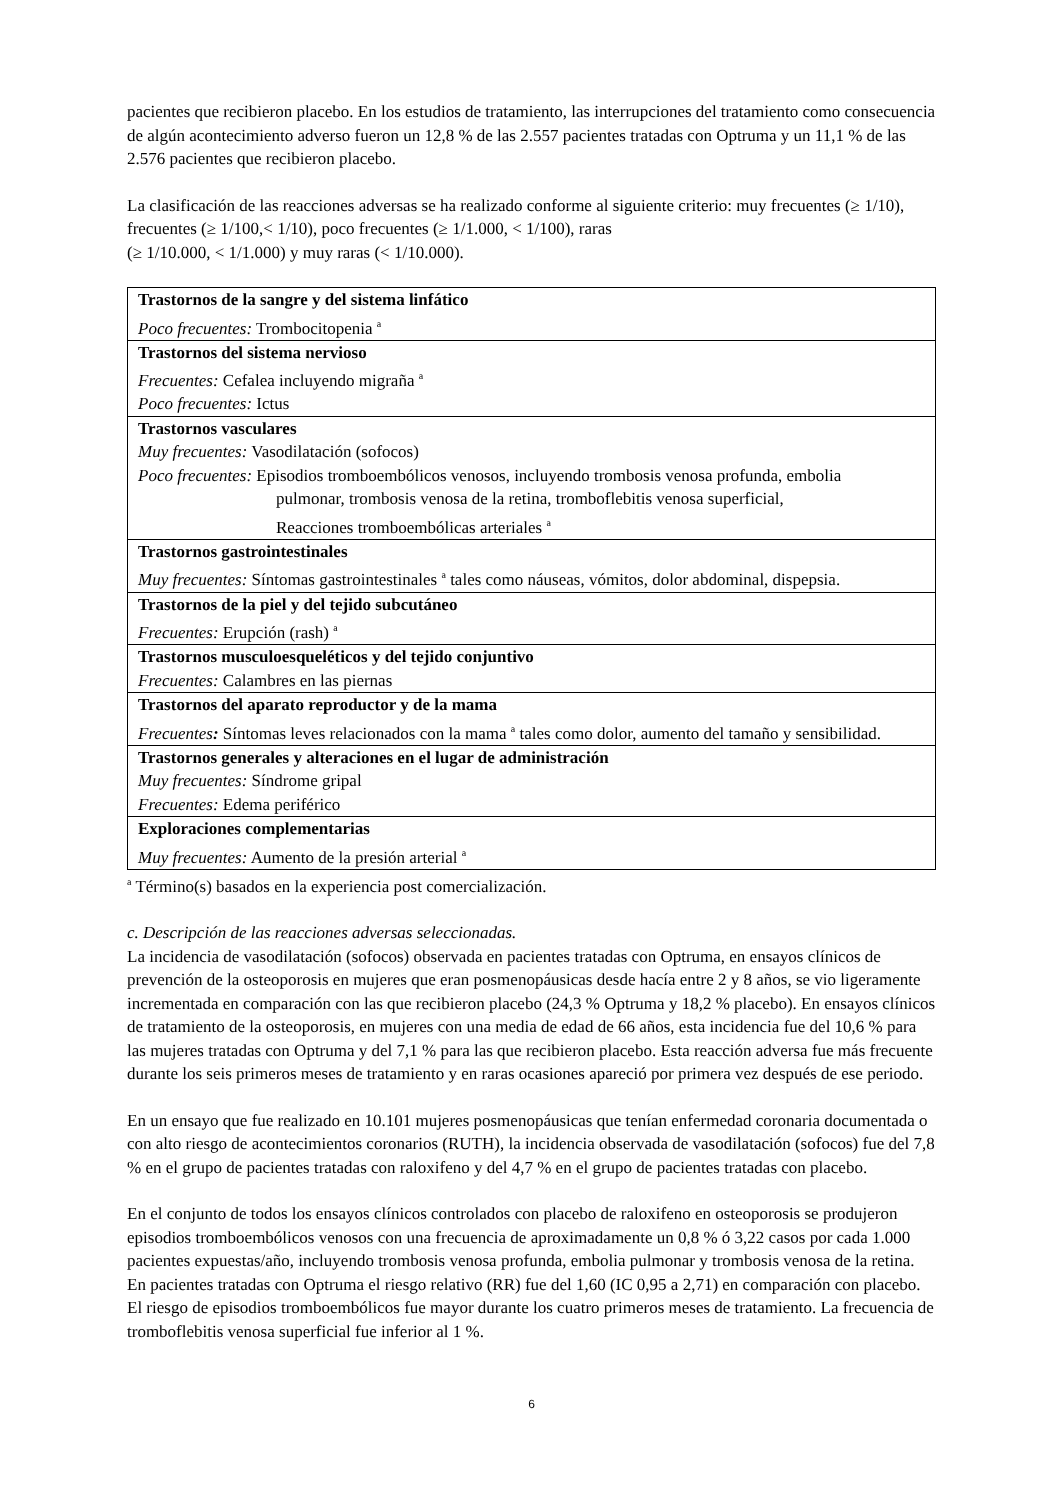pacientes que recibieron placebo. En los estudios de tratamiento, las interrupciones del tratamiento como consecuencia de algún acontecimiento adverso fueron un 12,8 % de las 2.557 pacientes tratadas con Optruma y un 11,1 % de las 2.576 pacientes que recibieron placebo.
La clasificación de las reacciones adversas se ha realizado conforme al siguiente criterio: muy frecuentes (≥ 1/10), frecuentes (≥ 1/100,< 1/10), poco frecuentes (≥ 1/1.000, < 1/100), raras
(≥ 1/10.000, < 1/1.000) y muy raras (< 1/10.000).
| Trastornos de la sangre y del sistema linfático Poco frecuentes: Trombocitopenia <sup>a</sup> |
| Trastornos del sistema nervioso Frecuentes: Cefalea incluyendo migraña <sup>a</sup> Poco frecuentes: Ictus |
| Trastornos vasculares Muy frecuentes: Vasodilatación (sofocos) Poco frecuentes: Episodios tromboembólicos venosos, incluyendo trombosis venosa profunda, embolia pulmonar, trombosis venosa de la retina, tromboflebitis venosa superficial, Reacciones tromboembólicas arteriales <sup>a</sup> |
| Trastornos gastrointestinales Muy frecuentes: Síntomas gastrointestinales <sup>a</sup> tales como náuseas, vómitos, dolor abdominal, dispepsia. |
| Trastornos de la piel y del tejido subcutáneo Frecuentes: Erupción (rash) <sup>a</sup> |
| Trastornos musculoesqueléticos y del tejido conjuntivo Frecuentes: Calambres en las piernas |
| Trastornos del aparato reproductor y de la mama Frecuentes : Síntomas leves relacionados con la mama <sup>a</sup> tales como dolor, aumento del tamaño y sensibilidad. |
| Trastornos generales y alteraciones en el lugar de administración Muy frecuentes: Síndrome gripal Frecuentes: Edema periférico |
| Exploraciones complementarias Muy frecuentes: Aumento de la presión arterial <sup>a</sup> |
<sup>a</sup> Término(s) basados en la experiencia post comercialización.
c. Descripción de las reacciones adversas seleccionadas.
La incidencia de vasodilatación (sofocos) observada en pacientes tratadas con Optruma, en ensayos clínicos de prevención de la osteoporosis en mujeres que eran posmenopáusicas desde hacía entre 2 y 8 años, se vio ligeramente incrementada en comparación con las que recibieron placebo (24,3 % Optruma y 18,2 % placebo). En ensayos clínicos de tratamiento de la osteoporosis, en mujeres con una media de edad de 66 años, esta incidencia fue del 10,6 % para las mujeres tratadas con Optruma y del 7,1 % para las que recibieron placebo. Esta reacción adversa fue más frecuente durante los seis primeros meses de tratamiento y en raras ocasiones apareció por primera vez después de ese periodo.
En un ensayo que fue realizado en 10.101 mujeres posmenopáusicas que tenían enfermedad coronaria documentada o con alto riesgo de acontecimientos coronarios (RUTH), la incidencia observada de vasodilatación (sofocos) fue del 7,8 % en el grupo de pacientes tratadas con raloxifeno y del 4,7 % en el grupo de pacientes tratadas con placebo.
En el conjunto de todos los ensayos clínicos controlados con placebo de raloxifeno en osteoporosis se produjeron episodios tromboembólicos venosos con una frecuencia de aproximadamente un 0,8 % ó 3,22 casos por cada 1.000 pacientes expuestas/año, incluyendo trombosis venosa profunda, embolia pulmonar y trombosis venosa de la retina. En pacientes tratadas con Optruma el riesgo relativo (RR) fue del 1,60 (IC 0,95 a 2,71) en comparación con placebo. El riesgo de episodios tromboembólicos fue mayor durante los cuatro primeros meses de tratamiento. La frecuencia de tromboflebitis venosa superficial fue inferior al 1 %.
6